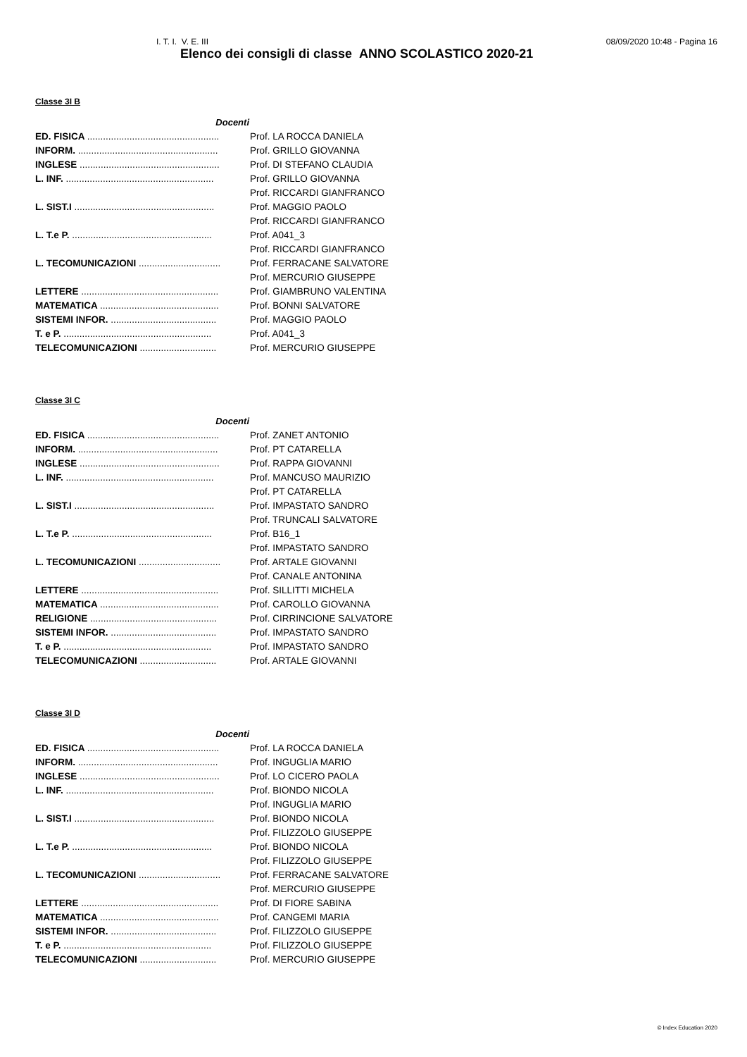I. T. I. V. E. III 08/09/2020 10:48 - Pagina 16
Elenco dei consigli di classe ANNO SCOLASTICO 2020-21
Classe 3I B
| Docenti | |
| --- | --- |
| ED. FISICA .................................................. | Prof. LA ROCCA DANIELA |
| INFORM. ..................................................... | Prof. GRILLO GIOVANNA |
| INGLESE ..................................................... | Prof. DI STEFANO CLAUDIA |
| L. INF. ........................................................ | Prof. GRILLO GIOVANNA |
| | Prof. RICCARDI GIANFRANCO |
| L. SIST.I ..................................................... | Prof. MAGGIO PAOLO |
| | Prof. RICCARDI GIANFRANCO |
| L. T.e P. ..................................................... | Prof. A041_3 |
| | Prof. RICCARDI GIANFRANCO |
| L. TECOMUNICAZIONI ............................... | Prof. FERRACANE SALVATORE |
| | Prof. MERCURIO GIUSEPPE |
| LETTERE .................................................... | Prof. GIAMBRUNO VALENTINA |
| MATEMATICA ............................................. | Prof. BONNI SALVATORE |
| SISTEMI INFOR. ........................................ | Prof. MAGGIO PAOLO |
| T. e P. ........................................................ | Prof. A041_3 |
| TELECOMUNICAZIONI ............................. | Prof. MERCURIO GIUSEPPE |
Classe 3I C
| Docenti | |
| --- | --- |
| ED. FISICA .................................................. | Prof. ZANET ANTONIO |
| INFORM. ..................................................... | Prof. PT CATARELLA |
| INGLESE ..................................................... | Prof. RAPPA GIOVANNI |
| L. INF. ........................................................ | Prof. MANCUSO MAURIZIO |
| | Prof. PT CATARELLA |
| L. SIST.I ..................................................... | Prof. IMPASTATO SANDRO |
| | Prof. TRUNCALI SALVATORE |
| L. T.e P. ..................................................... | Prof. B16_1 |
| | Prof. IMPASTATO SANDRO |
| L. TECOMUNICAZIONI ............................... | Prof. ARTALE GIOVANNI |
| | Prof. CANALE ANTONINA |
| LETTERE .................................................... | Prof. SILLITTI MICHELA |
| MATEMATICA ............................................. | Prof. CAROLLO GIOVANNA |
| RELIGIONE ................................................ | Prof. CIRRINCIONE SALVATORE |
| SISTEMI INFOR. ........................................ | Prof. IMPASTATO SANDRO |
| T. e P. ........................................................ | Prof. IMPASTATO SANDRO |
| TELECOMUNICAZIONI ............................. | Prof. ARTALE GIOVANNI |
Classe 3I D
| Docenti | |
| --- | --- |
| ED. FISICA .................................................. | Prof. LA ROCCA DANIELA |
| INFORM. ..................................................... | Prof. INGUGLIA MARIO |
| INGLESE ..................................................... | Prof. LO CICERO PAOLA |
| L. INF. ........................................................ | Prof. BIONDO NICOLA |
| | Prof. INGUGLIA MARIO |
| L. SIST.I ..................................................... | Prof. BIONDO NICOLA |
| | Prof. FILIZZOLO GIUSEPPE |
| L. T.e P. ..................................................... | Prof. BIONDO NICOLA |
| | Prof. FILIZZOLO GIUSEPPE |
| L. TECOMUNICAZIONI ............................... | Prof. FERRACANE SALVATORE |
| | Prof. MERCURIO GIUSEPPE |
| LETTERE .................................................... | Prof. DI FIORE SABINA |
| MATEMATICA ............................................. | Prof. CANGEMI MARIA |
| SISTEMI INFOR. ........................................ | Prof. FILIZZOLO GIUSEPPE |
| T. e P. ........................................................ | Prof. FILIZZOLO GIUSEPPE |
| TELECOMUNICAZIONI ............................. | Prof. MERCURIO GIUSEPPE |
© Index Education 2020